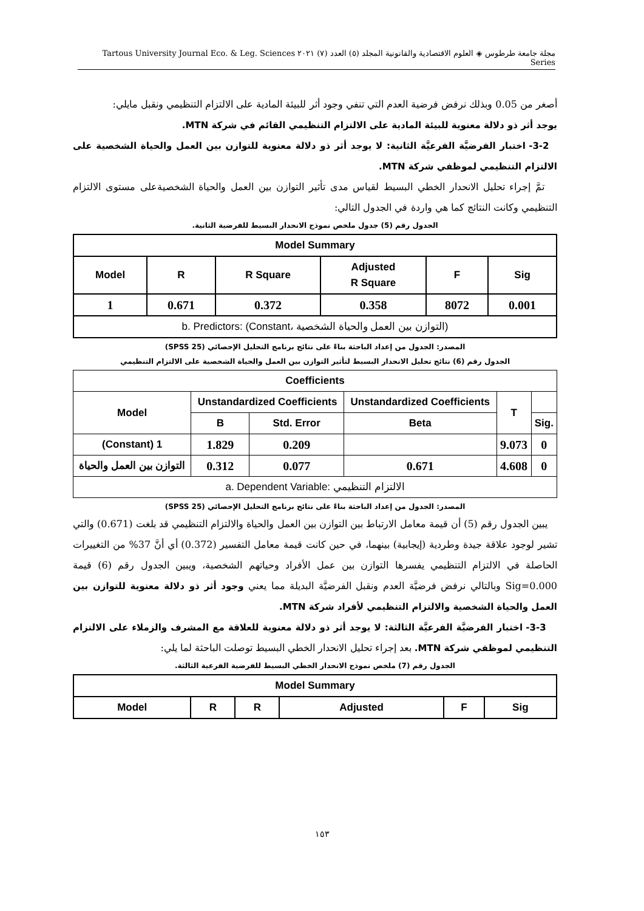مجلة جامعة طرطوس ◈ العلوم الاقتصادية والقانونية المجلد (٥) العدد (٧) ٢٠٢١ Tartous University Journal Eco. & Leg. Sciences Series
أصغر من 0.05 وبذلك نرفض فرضية العدم التي تنفي وجود أثر للبيئة المادية على الالتزام التنظيمي ونقبل مايلي:
يوجد أثر ذو دلالة معنوية للبيئة المادية على الالتزام التنظيمي القائم في شركة MTN.
3-2- اختبار الفرضيَّة الفرعيَّة الثانية: لا يوجد أثر ذو دلالة معنوية للتوازن بين العمل والحياة الشخصية على الالتزام التنظيمي لموظفي شركة MTN.
تمَّ إجراء تحليل الانحدار الخطي البسيط لقياس مدى تأثير التوازن بين العمل والحياة الشخصيةعلى مستوى الالتزام التنظيمي وكانت النتائج كما هي واردة في الجدول التالي:
الجدول رقم (5) جدول ملخص نموذج الانحدار البسيط للفرضية الثانية.
| Model Summary | | | | | |
| --- | --- | --- | --- | --- | --- |
| Model | R | R Square | Adjusted R Square | F | Sig |
| 1 | 0.671 | 0.372 | 0.358 | 8072 | 0.001 |
| b. Predictors: (Constant، التوازن بين العمل والحياة الشخصية) | | | | | |
المصدر: الجدول من إعداد الباحثة بناءً على نتائج برنامج التحليل الإحصائي (SPSS 25)
الجدول رقم (6) نتائج تحليل الانحدار البسيط لتأثير التوازن بين العمل والحياة الشخصية على الالتزام التنظيمي
| Coefficients | | | | | |
| --- | --- | --- | --- | --- | --- |
| Model | Unstandardized Coefficients | | Unstandardized Coefficients | T | |
| | B | Std. Error | Beta | | Sig. |
| (Constant) 1 | 1.829 | 0.209 | | 9.073 | 0 |
| التوازن بين العمل والحياة | 0.312 | 0.077 | 0.671 | 4.608 | 0 |
| a. Dependent Variable: الالتزام التنظيمي | | | | | |
المصدر: الجدول من إعداد الباحثة بناءً على نتائج برنامج التحليل الإحصائي (SPSS 25)
يبين الجدول رقم (5) أن قيمة معامل الارتباط بين التوازن بين العمل والحياة والالتزام التنظيمي قد بلغت (0.671) والتي تشير لوجود علاقة جيدة وطردية (إيجابية) بينهما، في حين كانت قيمة معامل التفسير (0.372) أي أنَّ 37% من التغييرات الحاصلة في الالتزام التنظيمي يفسرها التوازن بين عمل الأفراد وحياتهم الشخصية، ويبين الجدول رقم (6) قيمة Sig=0.000 وبالتالي نرفض فرضيَّة العدم ونقبل الفرضيَّة البديلة مما يعني وجود أثر ذو دلالة معنوية للتوازن بين العمل والحياة الشخصية والالتزام التنظيمي لأفراد شركة MTN.
3-3- اختبار الفرضيَّة الفرعيَّة الثالثة: لا يوجد أثر ذو دلالة معنوية للعلاقة مع المشرف والزملاء على الالتزام التنظيمي لموظفي شركة MTN. بعد إجراء تحليل الانحدار الخطي البسيط توصلت الباحثة لما يلي:
الجدول رقم (7) ملخص نموذج الانحدار الخطي البسيط للفرضية الفرعية الثالثة.
| Model Summary | | | | | |
| --- | --- | --- | --- | --- | --- |
| Model | R | R | Adjusted | F | Sig |
١٥٣